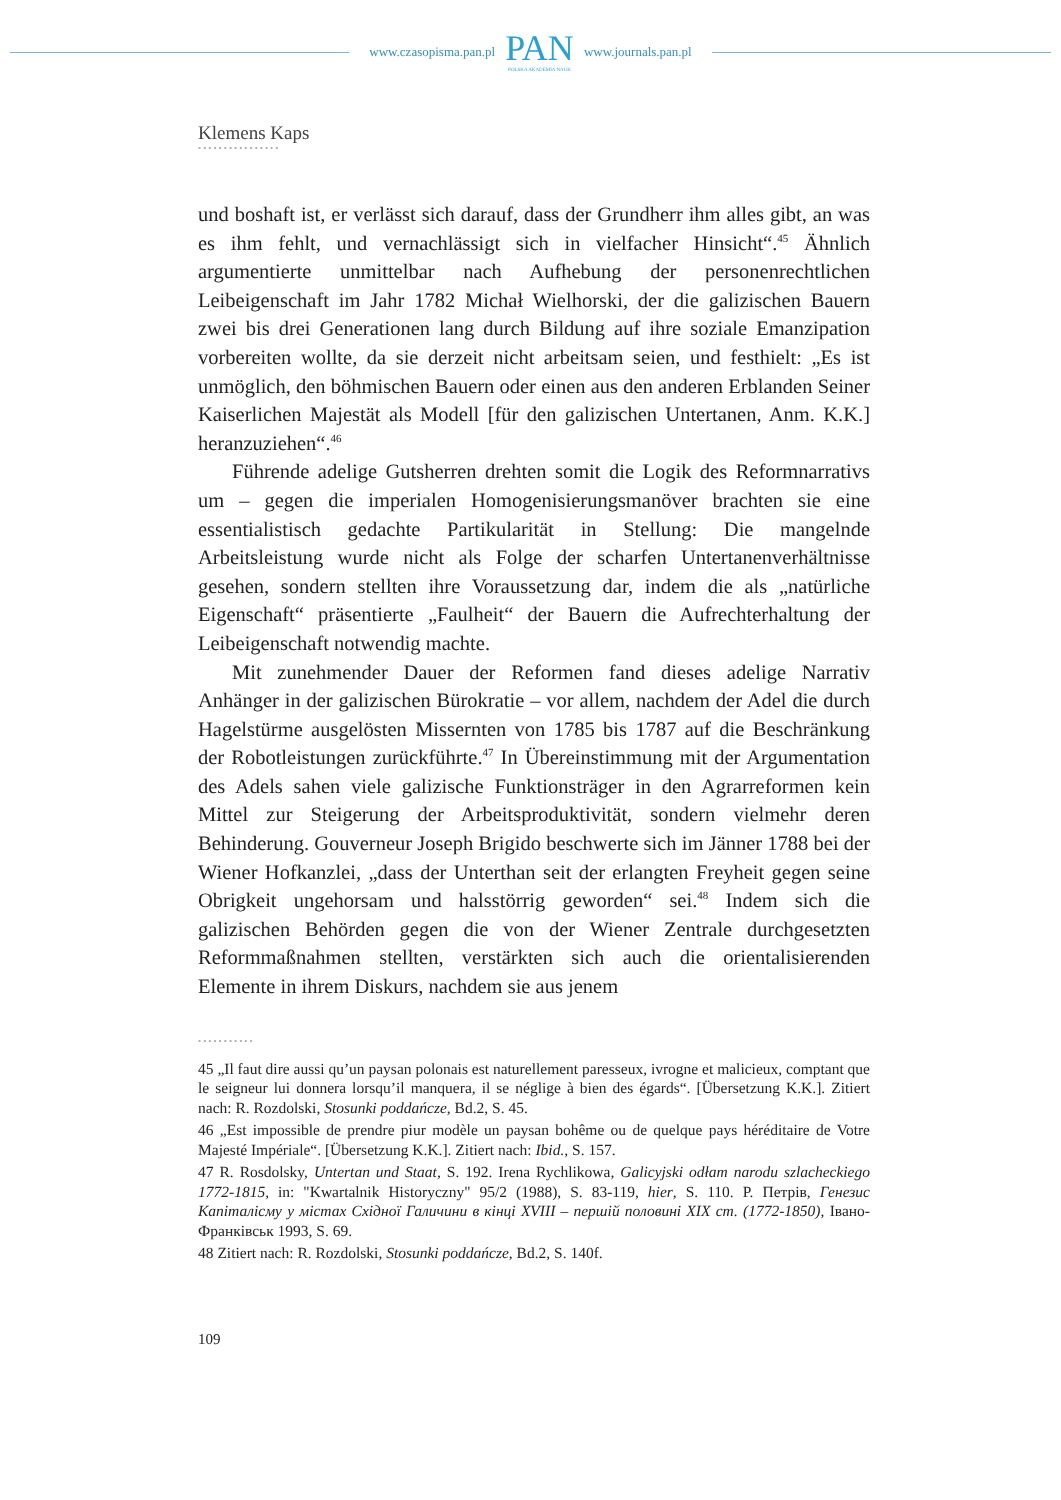www.czasopisma.pan.pl
PAN
POLSKA AKADEMIA NAUK
www.journals.pan.pl
Klemens Kaps
••••••••••••••••
und boshaft ist, er verlässt sich darauf, dass der Grundherr ihm alles gibt, an was es ihm fehlt, und vernachlässigt sich in vielfacher Hinsicht“.<sup>45</sup> Ähnlich argumentierte unmittelbar nach Aufhebung der personen­rechtlichen Leibeigenschaft im Jahr 1782 Michał Wielhorski, der die galizischen Bauern zwei bis drei Generationen lang durch Bildung auf ihre soziale Emanzipation vorbereiten wollte, da sie derzeit nicht arbeitsam seien, und festhielt: „Es ist unmöglich, den böhmischen Bauern oder einen aus den anderen Erblanden Seiner Kaiserlichen Majestät als Modell [für den galizischen Untertanen, Anm. K.K.] heranzuziehen“.<sup>46</sup>
Führende adelige Gutsherren drehten somit die Logik des Reform­narrativs um – gegen die imperialen Homogenisierungsmanöver brachten sie eine essentialistisch gedachte Partikularität in Stellung: Die mangelnde Arbeitsleistung wurde nicht als Folge der scharfen Untertanenverhältnisse gesehen, sondern stellten ihre Voraussetzung dar, indem die als „natürliche Eigenschaft“ präsentierte „Faulheit“ der Bauern die Aufrechterhaltung der Leibeigenschaft notwendig machte.
Mit zunehmender Dauer der Reformen fand dieses adelige Narrativ Anhänger in der galizischen Bürokratie – vor allem, nachdem der Adel die durch Hagelstürme ausgelösten Missernten von 1785 bis 1787 auf die Beschränkung der Robotleistungen zurückführte.<sup>47</sup> In Überein­stimmung mit der Argumentation des Adels sahen viele galizische Funktionsträger in den Agrarreformen kein Mittel zur Steigerung der Arbeitsproduktivität, sondern vielmehr deren Behinderung. Gouverneur Joseph Brigido beschwerte sich im Jänner 1788 bei der Wiener Hofkanzlei, „dass der Unterthan seit der erlangten Freyheit gegen seine Obrigkeit ungehorsam und halsstörrig geworden“ sei.<sup>48</sup> Indem sich die galizischen Behörden gegen die von der Wiener Zentrale durchgesetzten Reformmaßnahmen stellten, verstärkten sich auch die orientalisierenden Elemente in ihrem Diskurs, nachdem sie aus jenem
•••••••••••
45 „Il faut dire aussi qu’un paysan polonais est naturellement paresseux, ivrogne et malicieux, comptant que le seigneur lui donnera lorsqu’il manquera, il se néglige à bien des égards“. [Übersetzung K.K.]. Zitiert nach: R. Rozdolski, Stosunki poddańcze, Bd.2, S. 45.
46 „Est impossible de prendre piur modèle un paysan bohême ou de quelque pays héréditaire de Votre Majesté Impériale“. [Übersetzung K.K.]. Zitiert nach: Ibid., S. 157.
47 R. Rosdolsky, Untertan und Staat, S. 192. Irena Rychlikowa, Galicyjski odłam narodu szlachec­kiego 1772-1815, in: "Kwartalnik Historyczny" 95/2 (1988), S. 83-119, hier, S. 110. P. Петрів, Генезис Капіталісму у містах Східної Галичини в кінці XVIII – першій половині XIX ст. (1772-1850), Івано-Франківськ 1993, S. 69.
48 Zitiert nach: R. Rozdolski, Stosunki poddańcze, Bd.2, S. 140f.
109